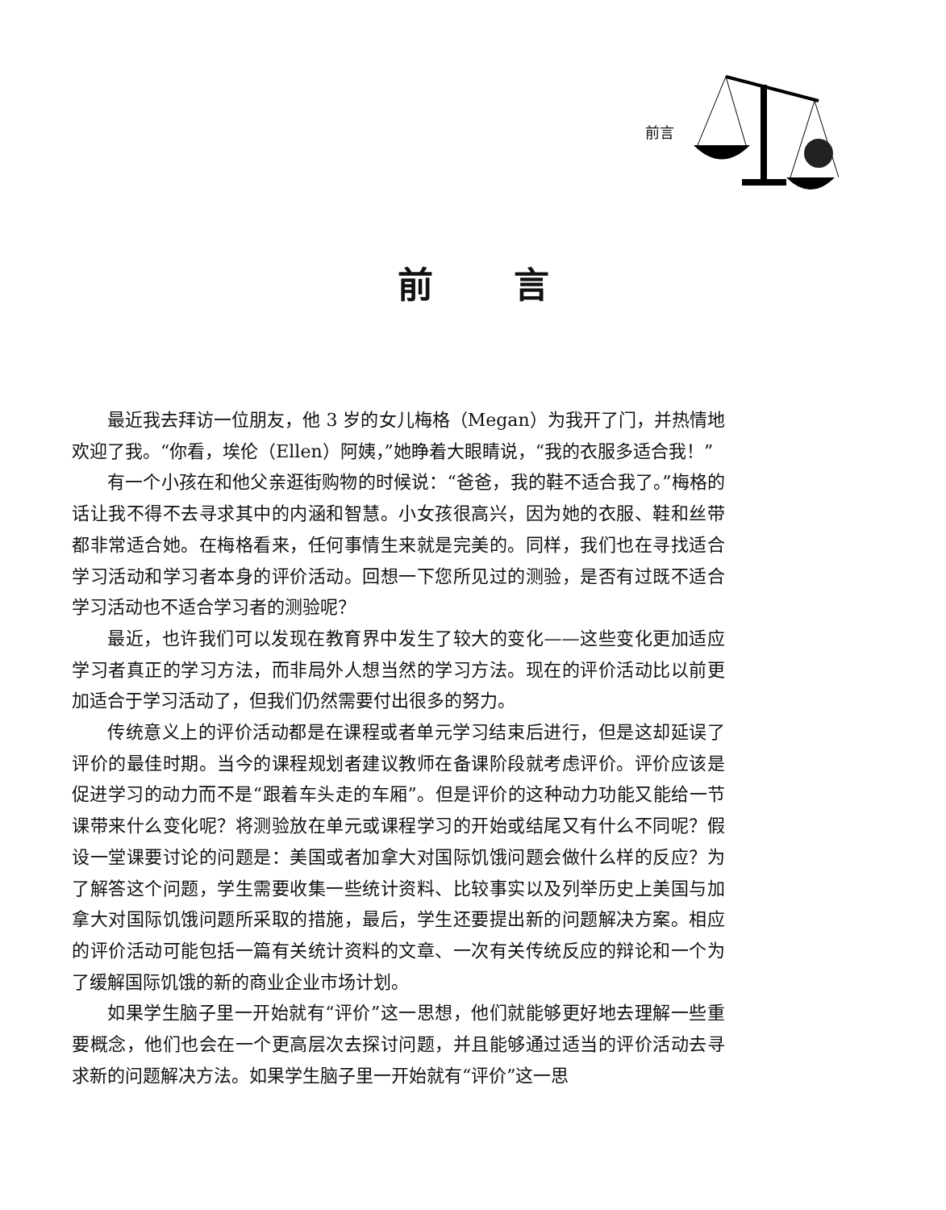前言
前言
最近我去拜访一位朋友，他 3 岁的女儿梅格（Megan）为我开了门，并热情地欢迎了我。“你看，埃伦（Ellen）阿姨，”她睁着大眼睛说，“我的衣服多适合我！”
有一个小孩在和他父亲逛街购物的时候说：“爸爸，我的鞋不适合我了。”梅格的话让我不得不去寻求其中的内涵和智慧。小女孩很高兴，因为她的衣服、鞋和丝带都非常适合她。在梅格看来，任何事情生来就是完美的。同样，我们也在寻找适合学习活动和学习者本身的评价活动。回想一下您所见过的测验，是否有过既不适合学习活动也不适合学习者的测验呢？
最近，也许我们可以发现在教育界中发生了较大的变化——这些变化更加适应学习者真正的学习方法，而非局外人想当然的学习方法。现在的评价活动比以前更加适合于学习活动了，但我们仍然需要付出很多的努力。
传统意义上的评价活动都是在课程或者单元学习结束后进行，但是这却延误了评价的最佳时期。当今的课程规划者建议教师在备课阶段就考虑评价。评价应该是促进学习的动力而不是“跟着车头走的车厢”。但是评价的这种动力功能又能给一节课带来什么变化呢？将测验放在单元或课程学习的开始或结尾又有什么不同呢？假设一堂课要讨论的问题是：美国或者加拿大对国际饥饿问题会做什么样的反应？为了解答这个问题，学生需要收集一些统计资料、比较事实以及列举历史上美国与加拿大对国际饥饿问题所采取的措施，最后，学生还要提出新的问题解决方案。相应的评价活动可能包括一篇有关统计资料的文章、一次有关传统反应的辩论和一个为了缓解国际饥饿的新的商业企业市场计划。
如果学生脑子里一开始就有“评价”这一思想，他们就能够更好地去理解一些重要概念，他们也会在一个更高层次去探讨问题，并且能够通过适当的评价活动去寻求新的问题解决方法。如果学生脑子里一开始就有“评价”这一思